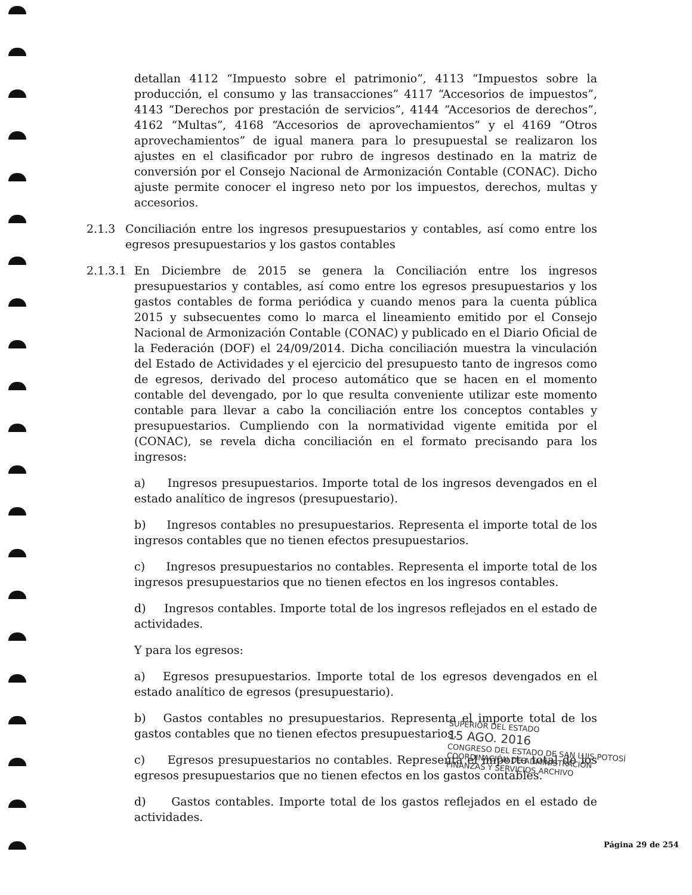detallan 4112 “Impuesto sobre el patrimonio”, 4113 “Impuestos sobre la producción, el consumo y las transacciones” 4117 “Accesorios de impuestos”, 4143 “Derechos por prestación de servicios”, 4144 “Accesorios de derechos”, 4162 “Multas”, 4168 “Accesorios de aprovechamientos” y el 4169 “Otros aprovechamientos” de igual manera para lo presupuestal se realizaron los ajustes en el clasificador por rubro de ingresos destinado en la matriz de conversión por el Consejo Nacional de Armonización Contable (CONAC). Dicho ajuste permite conocer el ingreso neto por los impuestos, derechos, multas y accesorios.
2.1.3 Conciliación entre los ingresos presupuestarios y contables, así como entre los egresos presupuestarios y los gastos contables
2.1.3.1 En Diciembre de 2015 se genera la Conciliación entre los ingresos presupuestarios y contables, así como entre los egresos presupuestarios y los gastos contables de forma periódica y cuando menos para la cuenta pública 2015 y subsecuentes como lo marca el lineamiento emitido por el Consejo Nacional de Armonización Contable (CONAC) y publicado en el Diario Oficial de la Federación (DOF) el 24/09/2014. Dicha conciliación muestra la vinculación del Estado de Actividades y el ejercicio del presupuesto tanto de ingresos como de egresos, derivado del proceso automático que se hacen en el momento contable del devengado, por lo que resulta conveniente utilizar este momento contable para llevar a cabo la conciliación entre los conceptos contables y presupuestarios. Cumpliendo con la normatividad vigente emitida por el (CONAC), se revela dicha conciliación en el formato precisando para los ingresos:
a) Ingresos presupuestarios. Importe total de los ingresos devengados en el estado analítico de ingresos (presupuestario).
b) Ingresos contables no presupuestarios. Representa el importe total de los ingresos contables que no tienen efectos presupuestarios.
c) Ingresos presupuestarios no contables. Representa el importe total de los ingresos presupuestarios que no tienen efectos en los ingresos contables.
d) Ingresos contables. Importe total de los ingresos reflejados en el estado de actividades.
Y para los egresos:
a) Egresos presupuestarios. Importe total de los egresos devengados en el estado analítico de egresos (presupuestario).
b) Gastos contables no presupuestarios. Representa el importe total de los gastos contables que no tienen efectos presupuestarios.
c) Egresos presupuestarios no contables. Representa el importe total de los egresos presupuestarios que no tienen efectos en los gastos contables.
d) Gastos contables. Importe total de los gastos reflejados en el estado de actividades.
SUPERIOR DEL ESTADO
15 AGO. 2016
CONGRESO DEL ESTADO DE SAN LUIS POTOSÍ
COORDINACIÓN DE ADMINISTRACIÓN
FINANZAS Y SERVICIOS ARCHIVO
Página 29 de 254